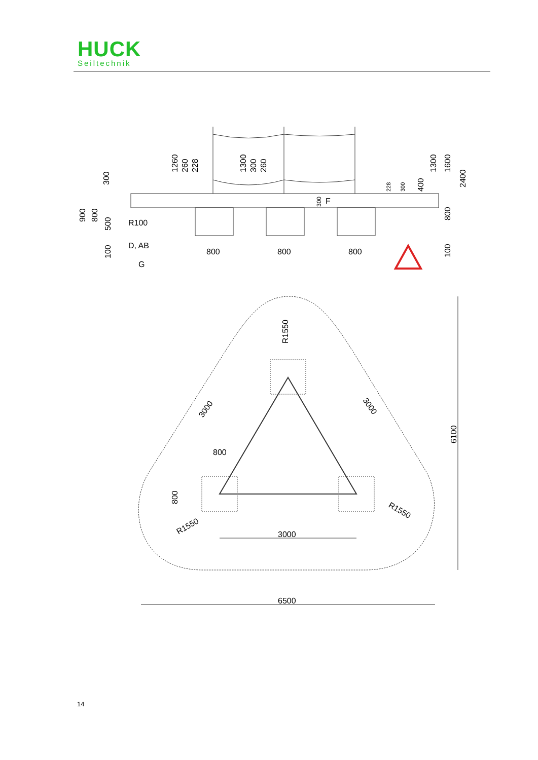HUCK
Seiltechnik
300
900
800
500
100
1260
260
228
1300
300
260
300
F
228
300
400
1300
1600
2400
800
100
R100
D, AB
G
800
800
800
R1550
3000
3000
800
800
R1550
R1550
6100
3000
6500
14